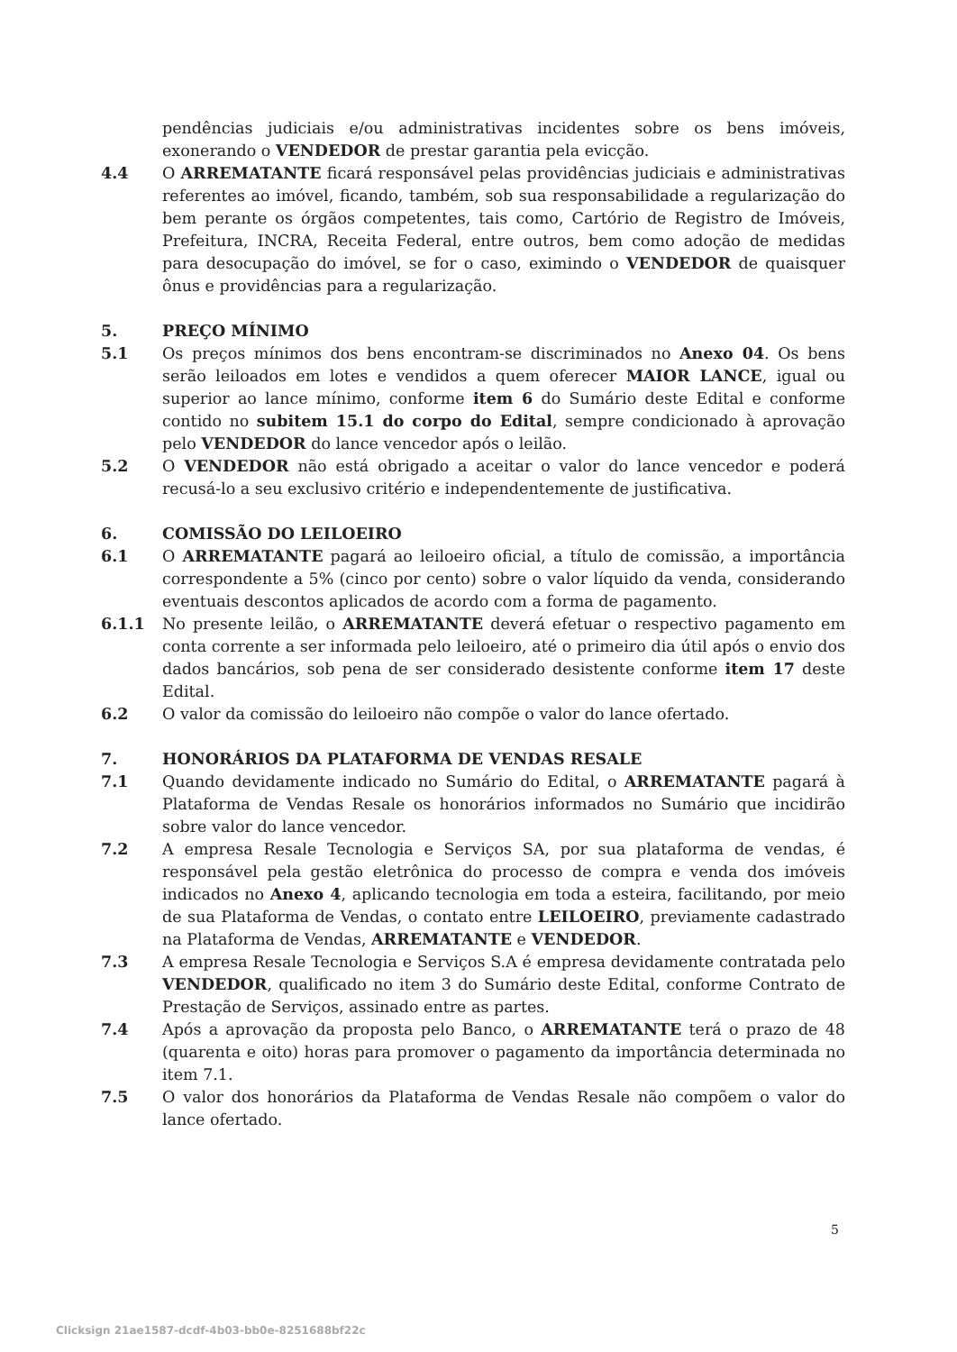pendências judiciais e/ou administrativas incidentes sobre os bens imóveis, exonerando o VENDEDOR de prestar garantia pela evicção.
4.4 O ARREMATANTE ficará responsável pelas providências judiciais e administrativas referentes ao imóvel, ficando, também, sob sua responsabilidade a regularização do bem perante os órgãos competentes, tais como, Cartório de Registro de Imóveis, Prefeitura, INCRA, Receita Federal, entre outros, bem como adoção de medidas para desocupação do imóvel, se for o caso, eximindo o VENDEDOR de quaisquer ônus e providências para a regularização.
5. PREÇO MÍNIMO
5.1 Os preços mínimos dos bens encontram-se discriminados no Anexo 04. Os bens serão leiloados em lotes e vendidos a quem oferecer MAIOR LANCE, igual ou superior ao lance mínimo, conforme item 6 do Sumário deste Edital e conforme contido no subitem 15.1 do corpo do Edital, sempre condicionado à aprovação pelo VENDEDOR do lance vencedor após o leilão.
5.2 O VENDEDOR não está obrigado a aceitar o valor do lance vencedor e poderá recusá-lo a seu exclusivo critério e independentemente de justificativa.
6. COMISSÃO DO LEILOEIRO
6.1 O ARREMATANTE pagará ao leiloeiro oficial, a título de comissão, a importância correspondente a 5% (cinco por cento) sobre o valor líquido da venda, considerando eventuais descontos aplicados de acordo com a forma de pagamento.
6.1.1 No presente leilão, o ARREMATANTE deverá efetuar o respectivo pagamento em conta corrente a ser informada pelo leiloeiro, até o primeiro dia útil após o envio dos dados bancários, sob pena de ser considerado desistente conforme item 17 deste Edital.
6.2 O valor da comissão do leiloeiro não compõe o valor do lance ofertado.
7. HONORÁRIOS DA PLATAFORMA DE VENDAS RESALE
7.1 Quando devidamente indicado no Sumário do Edital, o ARREMATANTE pagará à Plataforma de Vendas Resale os honorários informados no Sumário que incidirão sobre valor do lance vencedor.
7.2 A empresa Resale Tecnologia e Serviços SA, por sua plataforma de vendas, é responsável pela gestão eletrônica do processo de compra e venda dos imóveis indicados no Anexo 4, aplicando tecnologia em toda a esteira, facilitando, por meio de sua Plataforma de Vendas, o contato entre LEILOEIRO, previamente cadastrado na Plataforma de Vendas, ARREMATANTE e VENDEDOR.
7.3 A empresa Resale Tecnologia e Serviços S.A é empresa devidamente contratada pelo VENDEDOR, qualificado no item 3 do Sumário deste Edital, conforme Contrato de Prestação de Serviços, assinado entre as partes.
7.4 Após a aprovação da proposta pelo Banco, o ARREMATANTE terá o prazo de 48 (quarenta e oito) horas para promover o pagamento da importância determinada no item 7.1.
7.5 O valor dos honorários da Plataforma de Vendas Resale não compõem o valor do lance ofertado.
5
Clicksign 21ae1587-dcdf-4b03-bb0e-8251688bf22c